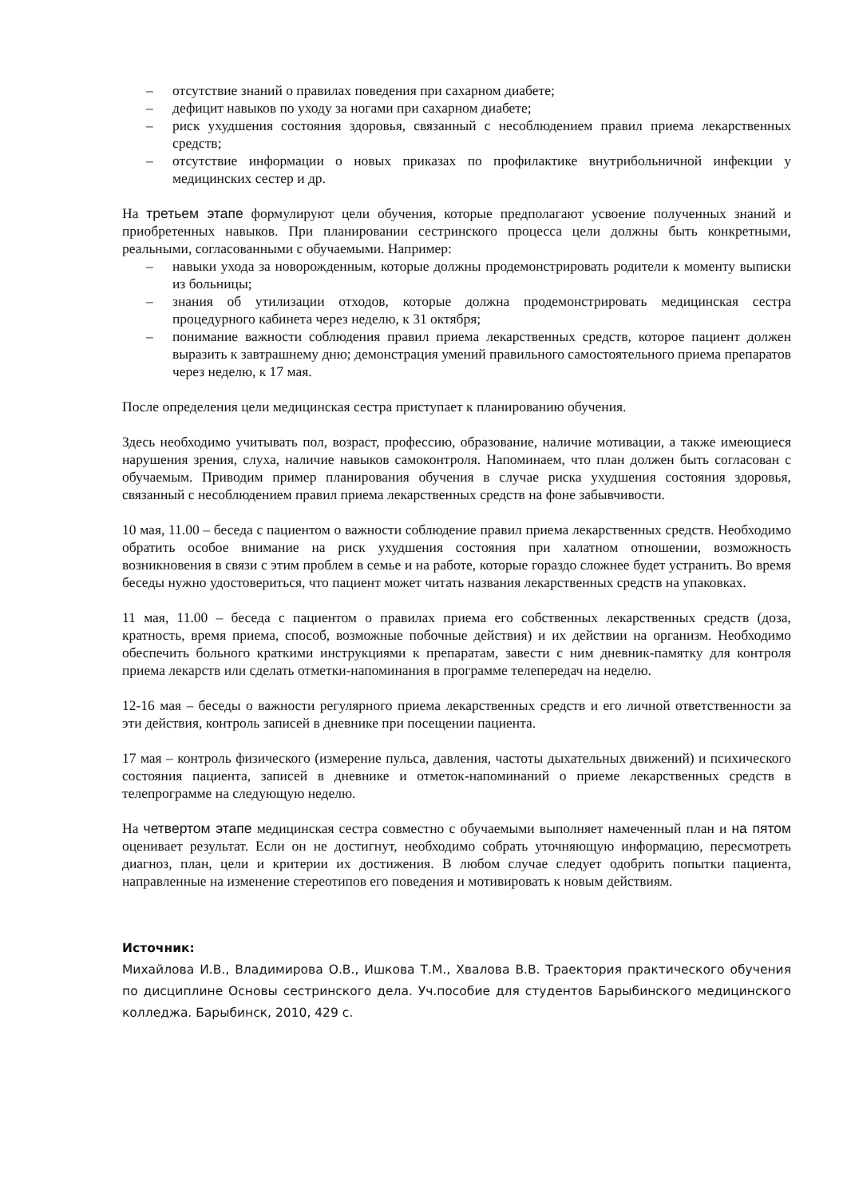– отсутствие знаний о правилах поведения при сахарном диабете;
– дефицит навыков по уходу за ногами при сахарном диабете;
– риск ухудшения состояния здоровья, связанный с несоблюдением правил приема лекарственных средств;
– отсутствие информации о новых приказах по профилактике внутрибольничной инфекции у медицинских сестер и др.
На третьем этапе формулируют цели обучения, которые предполагают усвоение полученных знаний и приобретенных навыков. При планировании сестринского процесса цели должны быть конкретными, реальными, согласованными с обучаемыми. Например:
– навыки ухода за новорожденным, которые должны продемонстрировать родители к моменту выписки из больницы;
– знания об утилизации отходов, которые должна продемонстрировать медицинская сестра процедурного кабинета через неделю, к 31 октября;
– понимание важности соблюдения правил приема лекарственных средств, которое пациент должен выразить к завтрашнему дню; демонстрация умений правильного самостоятельного приема препаратов через неделю, к 17 мая.
После определения цели медицинская сестра приступает к планированию обучения.
Здесь необходимо учитывать пол, возраст, профессию, образование, наличие мотивации, а также имеющиеся нарушения зрения, слуха, наличие навыков самоконтроля. Напоминаем, что план должен быть согласован с обучаемым. Приводим пример планирования обучения в случае риска ухудшения состояния здоровья, связанный с несоблюдением правил приема лекарственных средств на фоне забывчивости.
10 мая, 11.00 – беседа с пациентом о важности соблюдение правил приема лекарственных средств. Необходимо обратить особое внимание на риск ухудшения состояния при халатном отношении, возможность возникновения в связи с этим проблем в семье и на работе, которые гораздо сложнее будет устранить. Во время беседы нужно удостовериться, что пациент может читать названия лекарственных средств на упаковках.
11 мая, 11.00 – беседа с пациентом о правилах приема его собственных лекарственных средств (доза, кратность, время приема, способ, возможные побочные действия) и их действии на организм. Необходимо обеспечить больного краткими инструкциями к препаратам, завести с ним дневник-памятку для контроля приема лекарств или сделать отметки-напоминания в программе телепередач на неделю.
12-16 мая – беседы о важности регулярного приема лекарственных средств и его личной ответственности за эти действия, контроль записей в дневнике при посещении пациента.
17 мая – контроль физического (измерение пульса, давления, частоты дыхательных движений) и психического состояния пациента, записей в дневнике и отметок-напоминаний о приеме лекарственных средств в телепрограмме на следующую неделю.
На четвертом этапе медицинская сестра совместно с обучаемыми выполняет намеченный план и на пятом оценивает результат. Если он не достигнут, необходимо собрать уточняющую информацию, пересмотреть диагноз, план, цели и критерии их достижения. В любом случае следует одобрить попытки пациента, направленные на изменение стереотипов его поведения и мотивировать к новым действиям.
Источник:
Михайлова И.В., Владимирова О.В., Ишкова Т.М., Хвалова В.В. Траектория практического обучения по дисциплине Основы сестринского дела. Уч.пособие для студентов Барыбинского медицинского колледжа. Барыбинск, 2010, 429 с.